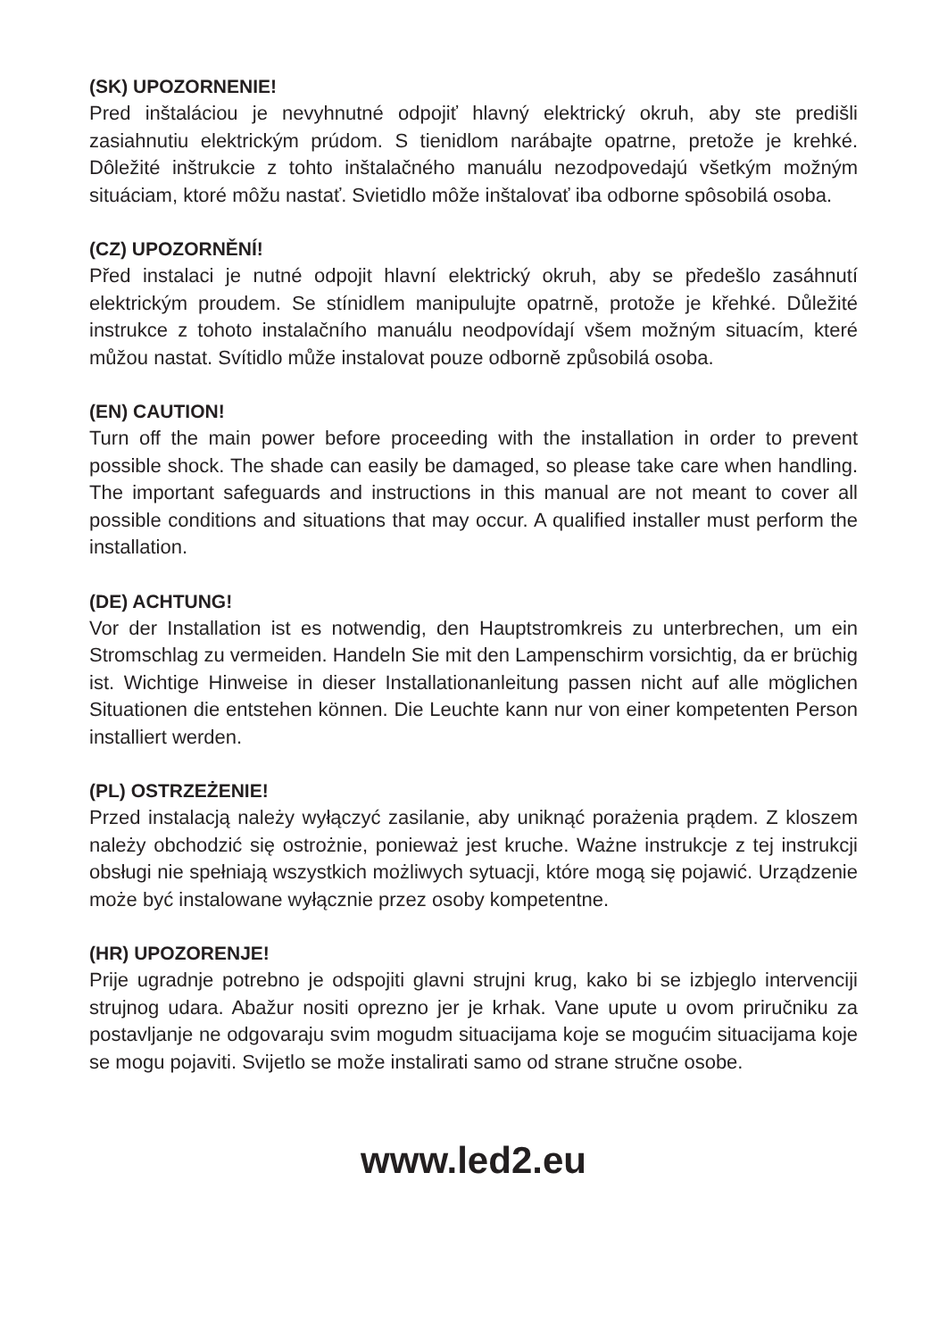(SK) UPOZORNENIE!
Pred inštaláciou je nevyhnutné odpojiť hlavný elektrický okruh, aby ste predišli zasiahnutiu elektrickým prúdom. S tienidlom narábajte opatrne, pretože je krehké. Dôležité inštrukcie z tohto inštalačného manuálu nezodpovedajú všetkým možným situáciam, ktoré môžu nastať. Svietidlo môže inštalovať iba odborne spôsobilá osoba.
(CZ) UPOZORNĚNÍ!
Před instalaci je nutné odpojit hlavní elektrický okruh, aby se předešlo zasáhnutí elektrickým proudem. Se stínidlem manipulujte opatrně, protože je křehké. Důležité instrukce z tohoto instalačního manuálu neodpovídají všem možným situacím, které můžou nastat. Svítidlo může instalovat pouze odborně způsobilá osoba.
(EN) CAUTION!
Turn off the main power before proceeding with the installation in order to prevent possible shock. The shade can easily be damaged, so please take care when handling. The important safeguards and instructions in this manual are not meant to cover all possible conditions and situations that may occur. A qualified installer must perform the installation.
(DE) ACHTUNG!
Vor der Installation ist es notwendig, den Hauptstromkreis zu unterbrechen, um ein Stromschlag zu vermeiden. Handeln Sie mit den Lampenschirm vorsichtig, da er brüchig ist. Wichtige Hinweise in dieser Installationanleitung passen nicht auf alle möglichen Situationen die entstehen können. Die Leuchte kann nur von einer kompetenten Person installiert werden.
(PL) OSTRZEŻENIE!
Przed instalacją należy wyłączyć zasilanie, aby uniknąć porażenia prądem. Z kloszem należy obchodzić się ostrożnie, ponieważ jest kruche. Ważne instrukcje z tej instrukcji obsługi nie spełniają wszystkich możliwych sytuacji, które mogą się pojawić. Urządzenie może być instalowane wyłącznie przez osoby kompetentne.
(HR) UPOZORENJE!
Prije ugradnje potrebno je odspojiti glavni strujni krug, kako bi se izbjeglo intervenciji strujnog udara. Abažur nositi oprezno jer je krhak. Vane upute u ovom priručniku za postavljanje ne odgovaraju svim mogudm situacijama koje se mogućim situacijama koje se mogu pojaviti. Svijetlo se može instalirati samo od strane stručne osobe.
www.led2.eu